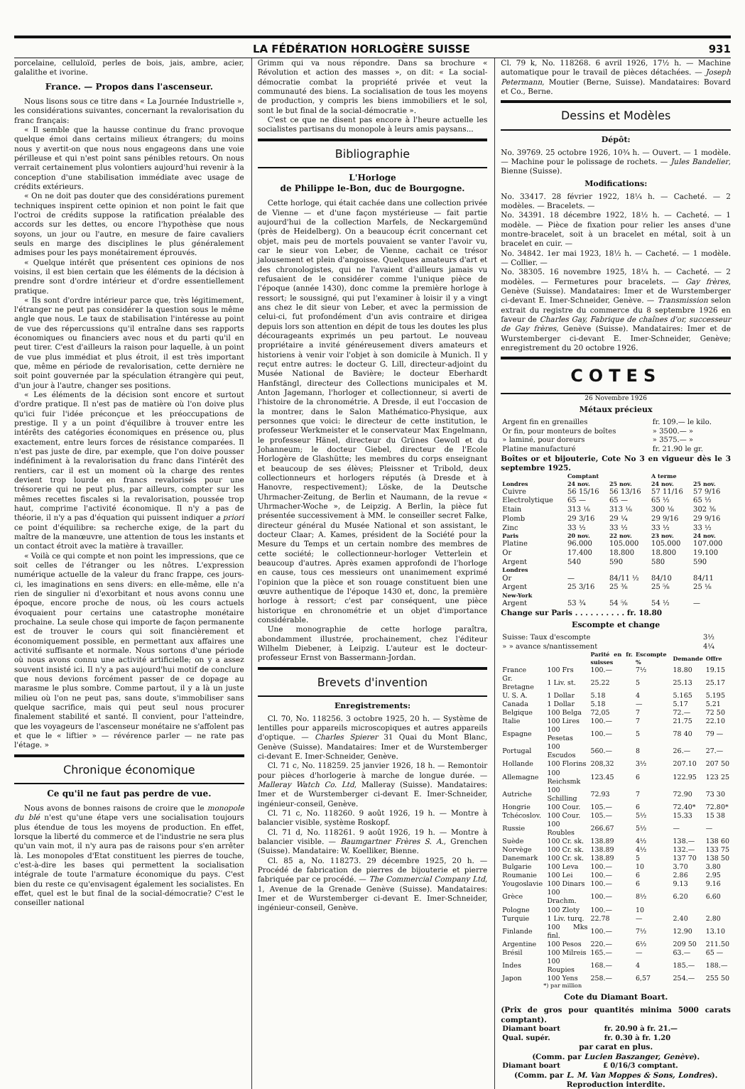LA FÉDÉRATION HORLOGÈRE SUISSE 931
porcelaine, celluloïd, perles de bois, jais, ambre, acier, galalithe et ivorine.
France. — Propos dans l'ascenseur.
Nous lisons sous ce titre dans « La Journée Industrielle », les considérations suivantes, concernant la revalorisation du franc français:
« Il semble que la hausse continue du franc provoque quelque émoi dans certains milieux étrangers; du moins nous y avertit-on que nous nous engageons dans une voie périlleuse et qui n'est point sans pénibles retours. On nous verrait certainement plus volontiers aujourd'hui revenir à la conception d'une stabilisation immédiate avec usage de crédits extérieurs.
« On ne doit pas douter que des considérations purement techniques inspirent cette opinion et non point le fait que l'octroi de crédits suppose la ratification préalable des accords sur les dettes, ou encore l'hypothèse que nous soyons, un jour ou l'autre, en mesure de faire cavaliers seuls en marge des disciplines le plus généralement admises pour les pays monétairement éprouvés.
« Quelque intérêt que présentent ces opinions de nos voisins, il est bien certain que les éléments de la décision à prendre sont d'ordre intérieur et d'ordre essentiellement pratique.
« Ils sont d'ordre intérieur parce que, très légitimement, l'étranger ne peut pas considérer la question sous le même angle que nous. Le taux de stabilisation l'intéresse au point de vue des répercussions qu'il entraîne dans ses rapports économiques ou financiers avec nous et du parti qu'il en peut tirer. C'est d'ailleurs la raison pour laquelle, à un point de vue plus immédiat et plus étroit, il est très important que, même en période de revalorisation, cette dernière ne soit point gouvernée par la spéculation étrangère qui peut, d'un jour à l'autre, changer ses positions.
« Les éléments de la décision sont encore et surtout d'ordre pratique. Il n'est pas de matière où l'on doive plus qu'ici fuir l'idée préconçue et les préoccupations de prestige. Il y a un point d'équilibre à trouver entre les intérêts des catégories économiques en présence ou, plus exactement, entre leurs forces de résistance comparées. Il n'est pas juste de dire, par exemple, que l'on doive pousser indéfiniment à la revalorisation du franc dans l'intérêt des rentiers, car il est un moment où la charge des rentes devient trop lourde en francs revalorisés pour une trésorerie qui ne peut plus, par ailleurs, compter sur les mêmes recettes fiscales si la revalorisation, poussée trop haut, comprime l'activité économique. Il n'y a pas de théorie, il n'y a pas d'équation qui puissent indiquer a priori ce point d'équilibre: sa recherche exige, de la part du maître de la manœuvre, une attention de tous les instants et un contact étroit avec la matière à travailler.
« Voilà ce qui compte et non point les impressions, que ce soit celles de l'étranger ou les nôtres. L'expression numérique actuelle de la valeur du franc frappe, ces jours-ci, les imaginations en sens divers: en elle-même, elle n'a rien de singulier ni d'exorbitant et nous avons connu une époque, encore proche de nous, où les cours actuels évoquaient pour certains une catastrophe monétaire prochaine. La seule chose qui importe de façon permanente est de trouver le cours qui soit financièrement et économiquement possible, en permettant aux affaires une activité suffisante et normale. Nous sortons d'une période où nous avons connu une activité artificielle; on y a assez souvent insisté ici. Il n'y a pas aujourd'hui motif de conclure que nous devions forcément passer de ce dopage au marasme le plus sombre. Comme partout, il y a là un juste milieu où l'on ne peut pas, sans doute, s'immobiliser sans quelque sacrifice, mais qui peut seul nous procurer finalement stabilité et santé. Il convient, pour l'atteindre, que les voyageurs de l'ascenseur monétaire ne s'affolent pas et que le « liftier » — révérence parler — ne rate pas l'étage. »
Chronique économique
Ce qu'il ne faut pas perdre de vue.
Nous avons de bonnes raisons de croire que le monopole du blé n'est qu'une étape vers une socialisation toujours plus étendue de tous les moyens de production. En effet, lorsque la liberté du commerce et de l'industrie ne sera plus qu'un vain mot, il n'y aura pas de raisons pour s'en arrêter là. Les monopoles d'Etat constituent les pierres de touche, c'est-à-dire les bases qui permettent la socialisation intégrale de toute l'armature économique du pays. C'est bien du reste ce qu'envisagent également les socialistes. En effet, quel est le but final de la social-démocratie? C'est le conseiller national
Grimm qui va nous répondre. Dans sa brochure « Révolution et action des masses », on dit: « La social-démocratie combat la propriété privée et veut la communauté des biens. La socialisation de tous les moyens de production, y compris les biens immobiliers et le sol, sont le but final de la social-démocratie ».
C'est ce que ne disent pas encore à l'heure actuelle les socialistes partisans du monopole à leurs amis paysans...
Bibliographie
L'Horloge
de Philippe le-Bon, duc de Bourgogne.
Cette horloge, qui était cachée dans une collection privée de Vienne — et d'une façon mystérieuse — fait partie aujourd'hui de la collection Marfels, de Neckargemünd (près de Heidelberg). On a beaucoup écrit concernant cet objet, mais peu de mortels pouvaient se vanter l'avoir vu, car le sieur von Leber, de Vienne, cachait ce trésor jalousement et plein d'angoisse. Quelques amateurs d'art et des chronologistes, qui ne l'avaient d'ailleurs jamais vu refusaient de le considérer comme l'unique pièce de l'époque (année 1430), donc comme la première horloge à ressort; le soussigné, qui put l'examiner à loisir il y a vingt ans chez le dit sieur von Leber, et avec la permission de celui-ci, fut profondément d'un avis contraire et dirigea depuis lors son attention en dépit de tous les doutes les plus décourageants exprimés un peu partout. Le nouveau propriétaire a invité généreusement divers amateurs et historiens à venir voir l'objet à son domicile à Munich. Il y reçut entre autres: le docteur G. Lill, directeur-adjoint du Musée National de Bavière; le docteur Eberhardt Hanfstängl, directeur des Collections municipales et M. Anton Jagemann, l'horloger et collectionneur, si averti de l'histoire de la chronométrie. A Dresde, il eut l'occasion de la montrer, dans le Salon Mathématico-Physique, aux personnes que voici: le directeur de cette institution, le professeur Werkmeister et le conservateur Max Engelmann, le professeur Hänel, directeur du Grünes Gewoll et du Johanneum; le docteur Giebel, directeur de l'Ecole Horlogère de Glashütte; les membres du corps enseignant et beaucoup de ses élèves; Pleissner et Tribold, deux collectionneurs et horlogers réputés (à Dresde et à Hanovre, respectivement); Löske, de la Deutsche Uhrmacher-Zeitung, de Berlin et Naumann, de la revue « Uhrmacher-Woche », de Leipzig. A Berlin, la pièce fut présentée successivement à MM. le conseiller secret Falke, directeur général du Musée National et son assistant, le docteur Claar; A. Kames, président de la Société pour la Mesure du Temps et un certain nombre des membres de cette société; le collectionneur-horloger Vetterlein et beaucoup d'autres. Après examen approfondi de l'horloge en cause, tous ces messieurs ont unanimement exprimé l'opinion que la pièce et son rouage constituent bien une œuvre authentique de l'époque 1430 et, donc, la première horloge à ressort; c'est par conséquent, une pièce historique en chronométrie et un objet d'importance considérable.
Une monographie de cette horloge paraîtra, abondamment illustrée, prochainement, chez l'éditeur Wilhelm Diebener, à Leipzig. L'auteur est le docteur-professeur Ernst von Bassermann-Jordan.
Brevets d'invention
Enregistrements:
Cl. 70, No. 118256. 3 octobre 1925, 20 h. — Système de lentilles pour appareils microscopiques et autres appareils d'optique. — Charles Spierer 31 Quai du Mont Blanc, Genève (Suisse). Mandataires: Imer et de Wurstemberger ci-devant E. Imer-Schneider, Genève.
Cl. 71 c, No. 118259. 25 janvier 1926, 18 h. — Remontoir pour pièces d'horlogerie à marche de longue durée. — Malleray Watch Co. Ltd, Malleray (Suisse). Mandataires: Imer et de Wurstemberger ci-devant E. Imer-Schneider, ingénieur-conseil, Genève.
Cl. 71 c, No. 118260. 9 août 1926, 19 h. — Montre à balancier visible, système Roskopf.
Cl. 71 d, No. 118261. 9 août 1926, 19 h. — Montre à balancier visible. — Baumgartner Frères S. A., Grenchen (Suisse). Mandataire: W. Koelliker, Bienne.
Cl. 85 a, No. 118273. 29 décembre 1925, 20 h. — Procédé de fabrication de pierres de bijouterie et pierre fabriquée par ce procédé. — The Commercial Company Ltd, 1, Avenue de la Grenade Genève (Suisse). Mandataires: Imer et de Wurstemberger ci-devant E. Imer-Schneider, ingénieur-conseil, Genève.
Cl. 79 k, No. 118268. 6 avril 1926, 17½ h. — Machine automatique pour le travail de pièces détachées. — Joseph Petermann, Moutier (Berne, Suisse). Mandataires: Bovard et Co., Berne.
Dessins et Modèles
Dépôt:
No. 39769. 25 octobre 1926, 10¾ h. — Ouvert. — 1 modèle. — Machine pour le polissage de rochets. — Jules Bandelier, Bienne (Suisse).
Modifications:
No. 33417. 28 février 1922, 18¼ h. — Cacheté. — 2 modèles. — Bracelets. —
No. 34391. 18 décembre 1922, 18½ h. — Cacheté. — 1 modèle. — Pièce de fixation pour relier les anses d'une montre-bracelet, soit à un bracelet en métal, soit à un bracelet en cuir. —
No. 34842. 1er mai 1923, 18½ h. — Cacheté. — 1 modèle. — Collier. —
No. 38305. 16 novembre 1925, 18¼ h. — Cacheté. — 2 modèles. — Fermetures pour bracelets. — Gay frères, Genève (Suisse). Mandataires: Imer et de Wurstemberger ci-devant E. Imer-Schneider, Genève. — Transmission selon extrait du registre du commerce du 8 septembre 1926 en faveur de Charles Gay, Fabrique de chaînes d'or, successeur de Gay frères, Genève (Suisse). Mandataires: Imer et de Wurstemberger ci-devant E. Imer-Schneider, Genève; enregistrement du 20 octobre 1926.
COTES
26 Novembre 1926
Métaux précieux
| Argent fin en grenailles | fr. 109.— le kilo. |
| Or fin, pour monteurs de boîtes | » 3500.— » |
| » laminé, pour doreurs | » 3575.— » |
| Platine manufacturé | fr. 21.90 le gr. |
Boîtes or et bijouterie, Cote No 3 en vigueur dès le 3 septembre 1925.
| | Comptant | | A terme | |
| --- | --- | --- | --- | --- |
| Londres | 24 nov. | 25 nov. | 24 nov. | 25 nov. |
| Cuivre | 56 15/16 | 56 13/16 | 57 11/16 | 57 9/16 |
| Electrolytique | 65 — | 65 — | 65 ½ | 65 ½ |
| Etain | 313 ⅛ | 313 ⅛ | 300 ⅛ | 302 ⅜ |
| Plomb | 29 3/16 | 29 ¼ | 29 9/16 | 29 9/16 |
| Zinc | 33 ½ | 33 ½ | 33 ½ | 33 ½ |
| Paris | 20 nov. | 22 nov. | 23 nov. | 24 nov. |
| Platine | 96.000 | 105.000 | 105.000 | 107.000 |
| Or | 17.400 | 18.800 | 18.800 | 19.100 |
| Argent | 540 | 590 | 580 | 590 |
| Londres | | | | |
| Or | — | 84/11 ½ | 84/10 | 84/11 |
| Argent | 25 3/16 | 25 ⅜ | 25 ⅝ | 25 ⅛ |
| New-York | | | | |
| Argent | 53 ¾ | 54 ⅝ | 54 ½ | — |
Change sur Paris . . . . . . . . . . fr. 18.80
Escompte et change
| Suisse: Taux d'escompte | 3½ |
| » » avance s/nantissement | 4¼ |
| | | Parité en fr. suisses | Escompte % | Demande | Offre |
| --- | --- | --- | --- | --- | --- |
| France | 100 Frs | 100.— | 7½ | 18.80 | 19.15 |
| Gr. Bretagne | 1 Liv. st. | 25.22 | 5 | 25.13 | 25.17 |
| U. S. A. | 1 Dollar | 5.18 | 4 | 5.165 | 5.195 |
| Canada | 1 Dollar | 5.18 | — | 5.17 | 5.21 |
| Belgique | 100 Belga | 72,05 | 7 | 72.— | 72 50 |
| Italie | 100 Lires | 100.— | 7 | 21.75 | 22.10 |
| Espagne | 100 Pesetas | 100.— | 5 | 78 40 | 79 — |
| Portugal | 100 Escudos | 560.— | 8 | 26.— | 27.— |
| Hollande | 100 Florins | 208,32 | 3½ | 207.10 | 207 50 |
| Allemagne | 100 Reichsmk | 123.45 | 6 | 122.95 | 123 25 |
| Autriche | 100 Schilling | 72.93 | 7 | 72.90 | 73 30 |
| Hongrie | 100 Cour. | 105.— | 6 | 72.40* | 72.80* |
| Tchécoslov. | 100 Cour. | 105.— | 5½ | 15.33 | 15 38 |
| Russie | 100 Roubles | 266.67 | 5½ | — | — |
| Suède | 100 Cr. sk. | 138.89 | 4½ | 138.— | 138 60 |
| Norvège | 100 Cr. sk. | 138.89 | 4½ | 132.— | 133 75 |
| Danemark | 100 Cr. sk. | 138.89 | 5 | 137 70 | 138 50 |
| Bulgarie | 100 Leva | 100.— | 10 | 3.70 | 3.80 |
| Roumanie | 100 Lei | 100.— | 6 | 2.86 | 2.95 |
| Yougoslavie | 100 Dinars | 100.— | 6 | 9.13 | 9.16 |
| Grèce | 100 Drachm. | 100.— | 8½ | 6.20 | 6.60 |
| Pologne | 100 Zloty | 100.— | 10 | | |
| Turquie | 1 Liv. turq. | 22.78 | — | 2.40 | 2.80 |
| Finlande | 100 Mks finl. | 100.— | 7½ | 12.90 | 13.10 |
| Argentine | 100 Pesos | 220.— | 6½ | 209 50 | 211.50 |
| Brésil | 100 Milreis | 165.— | — | 63.— | 65 — |
| Indes | 100 Roupies | 168.— | 4 | 185.— | 188.— |
| Japon | 100 Yens | 258.— | 6,57 | 254.— | 255 50 |
*) par million
Cote du Diamant Boart.
(Prix de gros pour quantités minima 5000 carats comptant).
| Diamant boart | fr. 20.90 à fr. 21.— |
| Qual. supér. | fr. 0.30 à fr. 1.20 |
par carat en plus.
(Comm. par Lucien Baszanger, Genève).
| Diamant boart | £ 0/16/3 comptant. |
(Comm. par L. M. Van Moppes & Sons, Londres).
Reproduction interdite.